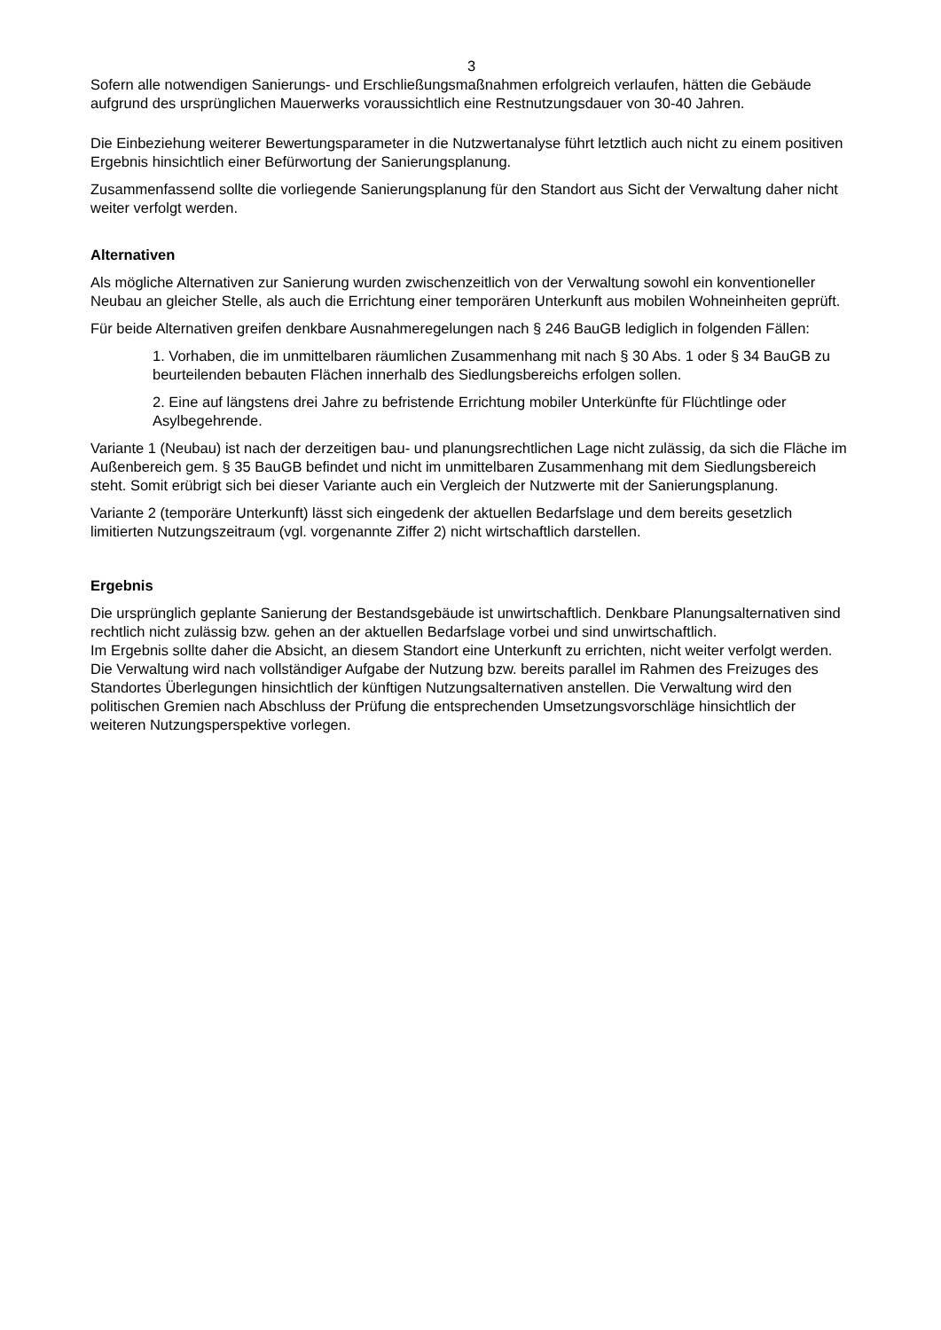3
Sofern alle notwendigen Sanierungs- und Erschließungsmaßnahmen erfolgreich verlaufen, hätten die Gebäude aufgrund des ursprünglichen Mauerwerks voraussichtlich eine Restnutzungsdauer von 30-40 Jahren.
Die Einbeziehung weiterer Bewertungsparameter in die Nutzwertanalyse führt letztlich auch nicht zu einem positiven Ergebnis hinsichtlich einer Befürwortung der Sanierungsplanung.
Zusammenfassend sollte die vorliegende Sanierungsplanung für den Standort aus Sicht der Verwaltung daher nicht weiter verfolgt werden.
Alternativen
Als mögliche Alternativen zur Sanierung wurden zwischenzeitlich von der Verwaltung sowohl ein konventioneller Neubau an gleicher Stelle, als auch die Errichtung einer temporären Unterkunft aus mobilen Wohneinheiten geprüft.
Für beide Alternativen greifen denkbare Ausnahmeregelungen nach § 246 BauGB lediglich in folgenden Fällen:
1. Vorhaben, die im unmittelbaren räumlichen Zusammenhang mit nach § 30 Abs. 1 oder § 34 BauGB zu beurteilenden bebauten Flächen innerhalb des Siedlungsbereichs erfolgen sollen.
2. Eine auf längstens drei Jahre zu befristende Errichtung mobiler Unterkünfte für Flüchtlinge oder Asylbegehrende.
Variante 1 (Neubau) ist nach der derzeitigen bau- und planungsrechtlichen Lage nicht zulässig, da sich die Fläche im Außenbereich gem. § 35 BauGB befindet und nicht im unmittelbaren Zusammenhang mit dem Siedlungsbereich steht. Somit erübrigt sich bei dieser Variante auch ein Vergleich der Nutzwerte mit der Sanierungsplanung.
Variante 2 (temporäre Unterkunft) lässt sich eingedenk der aktuellen Bedarfslage und dem bereits gesetzlich limitierten Nutzungszeitraum (vgl. vorgenannte Ziffer 2) nicht wirtschaftlich darstellen.
Ergebnis
Die ursprünglich geplante Sanierung der Bestandsgebäude ist unwirtschaftlich. Denkbare Planungsalternativen sind rechtlich nicht zulässig bzw. gehen an der aktuellen Bedarfslage vorbei und sind unwirtschaftlich.
Im Ergebnis sollte daher die Absicht, an diesem Standort eine Unterkunft zu errichten, nicht weiter verfolgt werden. Die Verwaltung wird nach vollständiger Aufgabe der Nutzung bzw. bereits parallel im Rahmen des Freizuges des Standortes Überlegungen hinsichtlich der künftigen Nutzungsalternativen anstellen. Die Verwaltung wird den politischen Gremien nach Abschluss der Prüfung die entsprechenden Umsetzungsvorschläge hinsichtlich der weiteren Nutzungsperspektive vorlegen.